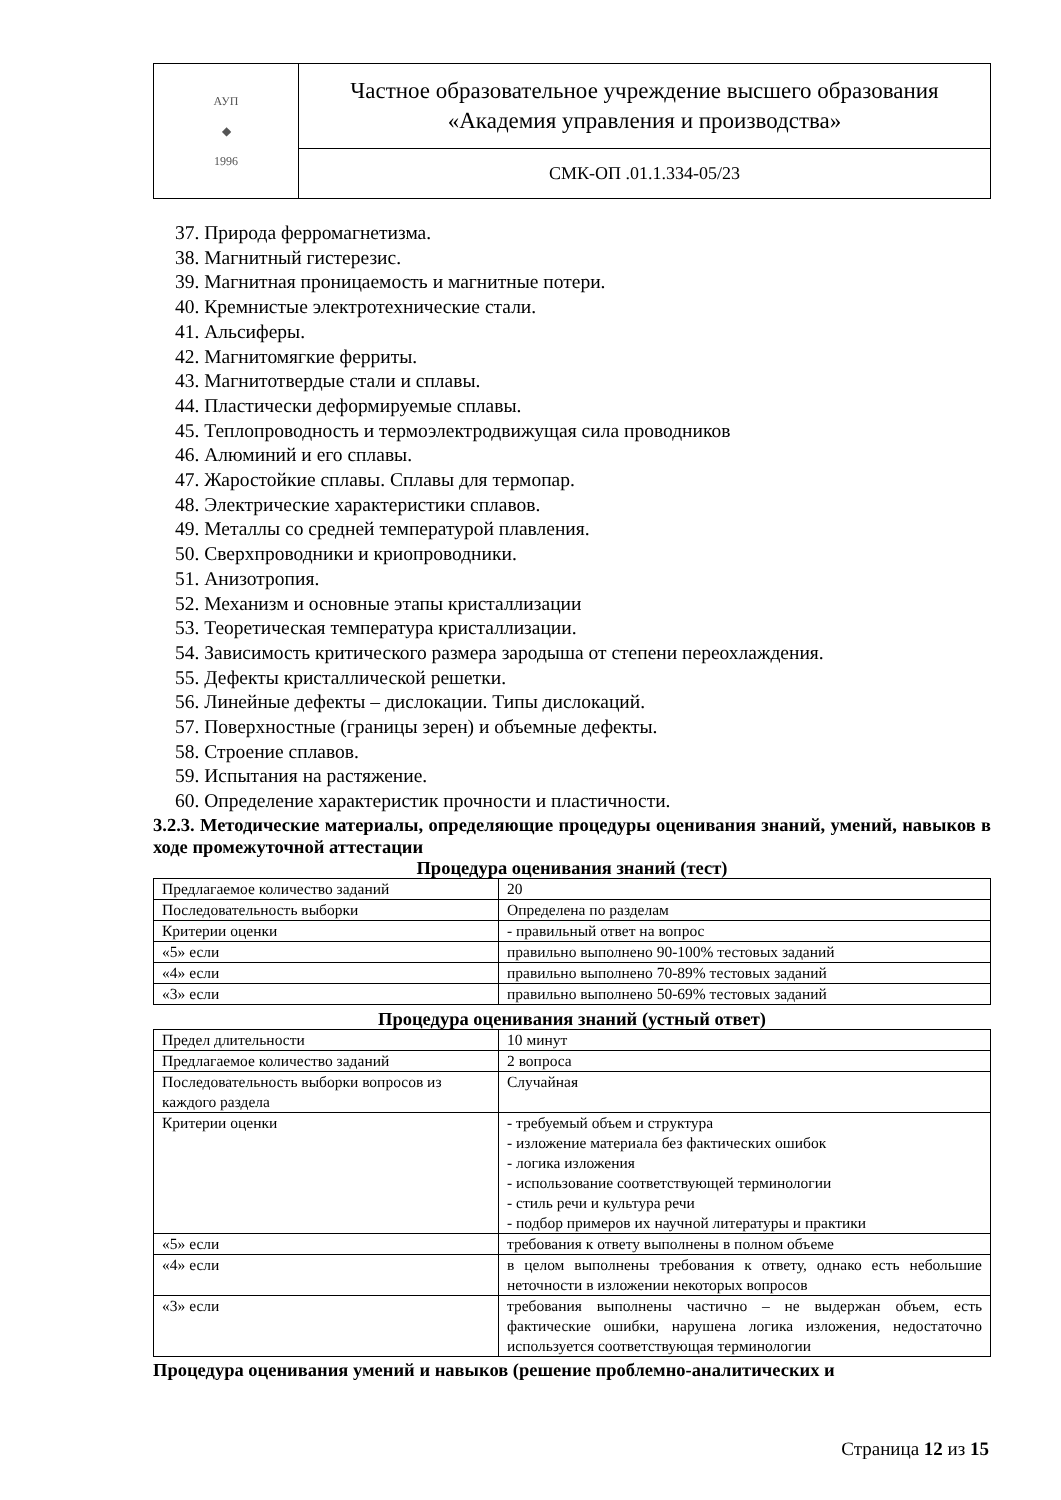| АУП ◆ 1996 | Частное образовательное учреждение высшего образования «Академия управления и производства» |
| | СМК-ОП .01.1.334-05/23 |
37. Природа ферромагнетизма.
38. Магнитный гистерезис.
39. Магнитная проницаемость и магнитные потери.
40. Кремнистые электротехнические стали.
41. Альсиферы.
42. Магнитомягкие ферриты.
43. Магнитотвердые стали и сплавы.
44. Пластически деформируемые сплавы.
45. Теплопроводность и термоэлектродвижущая сила проводников
46. Алюминий и его сплавы.
47. Жаростойкие сплавы. Сплавы для термопар.
48. Электрические характеристики сплавов.
49. Металлы со средней температурой плавления.
50. Сверхпроводники и криопроводники.
51. Анизотропия.
52. Механизм и основные этапы кристаллизации
53. Теоретическая температура кристаллизации.
54. Зависимость критического размера зародыша от степени переохлаждения.
55. Дефекты кристаллической решетки.
56. Линейные дефекты – дислокации. Типы дислокаций.
57. Поверхностные (границы зерен) и объемные дефекты.
58. Строение сплавов.
59. Испытания на растяжение.
60. Определение характеристик прочности и пластичности.
3.2.3. Методические материалы, определяющие процедуры оценивания знаний, умений, навыков в ходе промежуточной аттестации
Процедура оценивания знаний (тест)
| Предлагаемое количество заданий | 20 |
| Последовательность выборки | Определена по разделам |
| Критерии оценки | - правильный ответ на вопрос |
| «5» если | правильно выполнено 90-100% тестовых заданий |
| «4» если | правильно выполнено 70-89% тестовых заданий |
| «3» если | правильно выполнено 50-69% тестовых заданий |
Процедура оценивания знаний (устный ответ)
| Предел длительности | 10 минут |
| Предлагаемое количество заданий | 2 вопроса |
| Последовательность выборки вопросов из каждого раздела | Случайная |
| Критерии оценки | - требуемый объем и структура - изложение материала без фактических ошибок - логика изложения - использование соответствующей терминологии - стиль речи и культура речи - подбор примеров их научной литературы и практики |
| «5» если | требования к ответу выполнены в полном объеме |
| «4» если | в целом выполнены требования к ответу, однако есть небольшие неточности в изложении некоторых вопросов |
| «3» если | требования выполнены частично – не выдержан объем, есть фактические ошибки, нарушена логика изложения, недостаточно используется соответствующая терминологии |
Процедура оценивания умений и навыков (решение проблемно-аналитических и
Страница 12 из 15